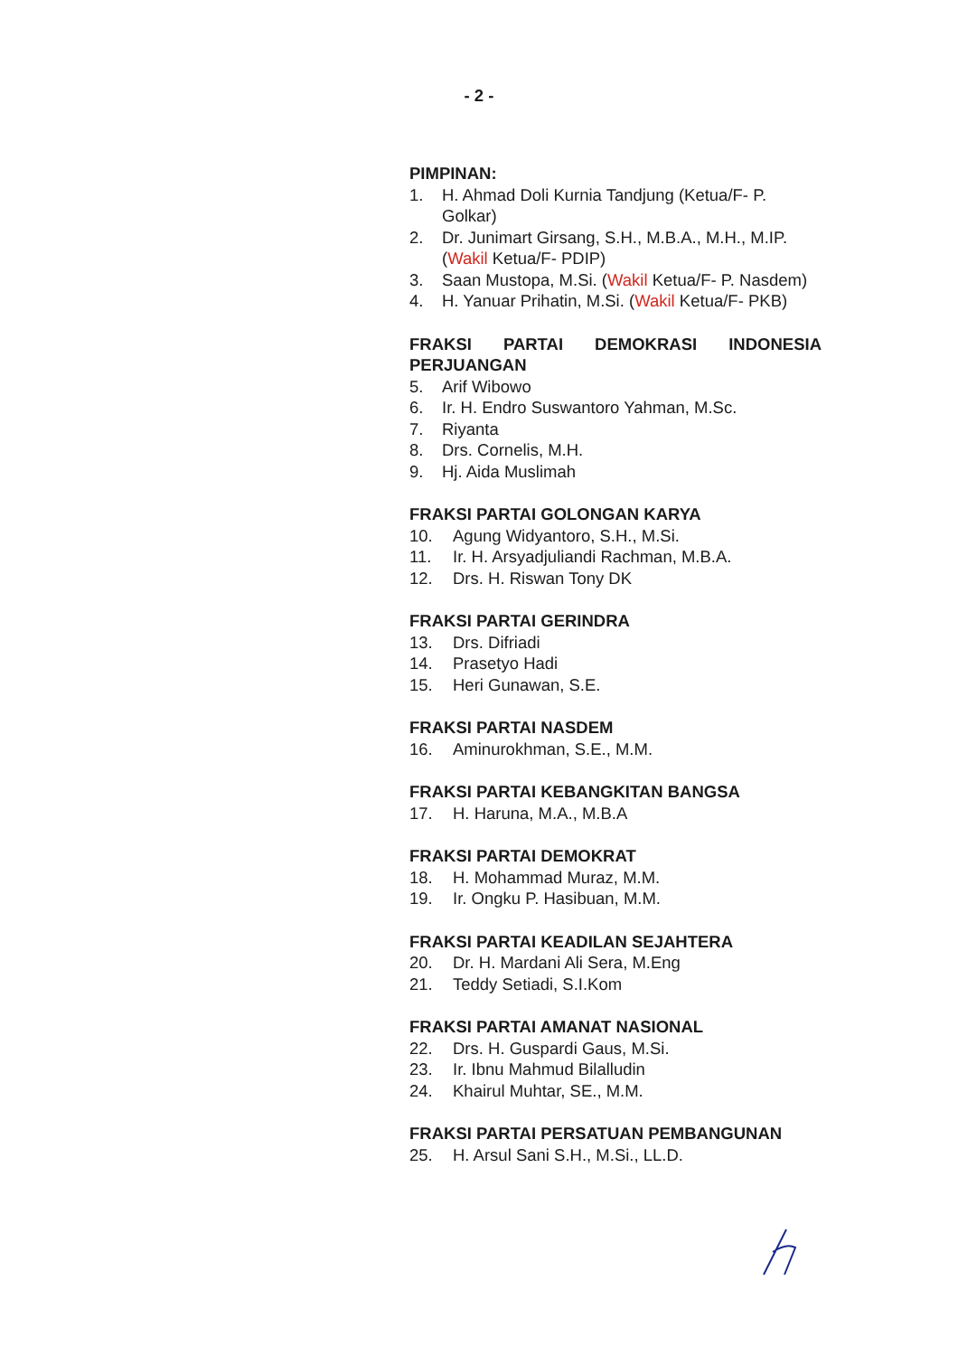- 2 -
PIMPINAN:
1. H. Ahmad Doli Kurnia Tandjung (Ketua/F- P. Golkar)
2. Dr. Junimart Girsang, S.H., M.B.A., M.H., M.IP. (Wakil Ketua/F- PDIP)
3. Saan Mustopa, M.Si. (Wakil Ketua/F- P. Nasdem)
4. H. Yanuar Prihatin, M.Si. (Wakil Ketua/F- PKB)
FRAKSI PARTAI DEMOKRASI INDONESIA PERJUANGAN
5. Arif Wibowo
6. Ir. H. Endro Suswantoro Yahman, M.Sc.
7. Riyanta
8. Drs. Cornelis, M.H.
9. Hj. Aida Muslimah
FRAKSI PARTAI GOLONGAN KARYA
10. Agung Widyantoro, S.H., M.Si.
11. Ir. H. Arsyadjuliandi Rachman, M.B.A.
12. Drs. H. Riswan Tony DK
FRAKSI PARTAI GERINDRA
13. Drs. Difriadi
14. Prasetyo Hadi
15. Heri Gunawan, S.E.
FRAKSI PARTAI NASDEM
16. Aminurokhman, S.E., M.M.
FRAKSI PARTAI KEBANGKITAN BANGSA
17. H. Haruna, M.A., M.B.A
FRAKSI PARTAI DEMOKRAT
18. H. Mohammad Muraz, M.M.
19. Ir. Ongku P. Hasibuan, M.M.
FRAKSI PARTAI KEADILAN SEJAHTERA
20. Dr. H. Mardani Ali Sera, M.Eng
21. Teddy Setiadi, S.I.Kom
FRAKSI PARTAI AMANAT NASIONAL
22. Drs. H. Guspardi Gaus, M.Si.
23. Ir. Ibnu Mahmud Bilalludin
24. Khairul Muhtar, SE., M.M.
FRAKSI PARTAI PERSATUAN PEMBANGUNAN
25. H. Arsul Sani S.H., M.Si., LL.D.